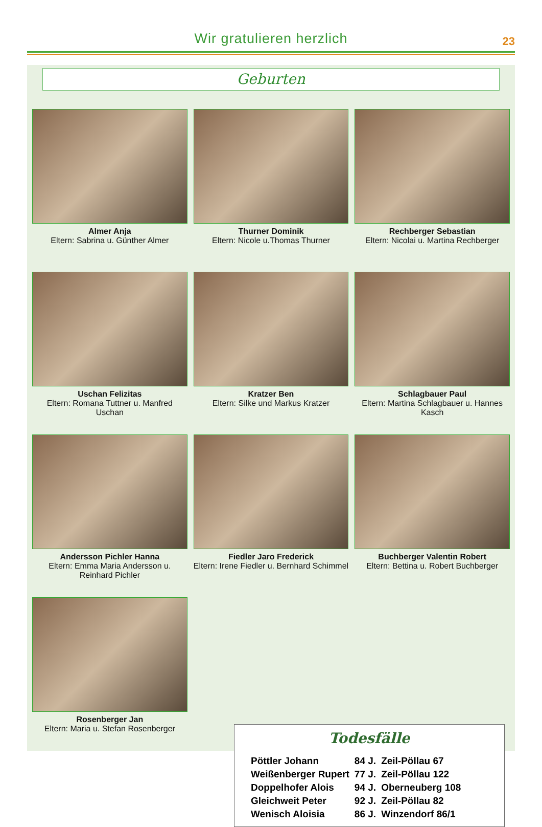Wir gratulieren herzlich
23
Geburten
Almer Anja
Eltern: Sabrina u. Günther Almer
Thurner Dominik
Eltern: Nicole u.Thomas Thurner
Rechberger Sebastian
Eltern: Nicolai u. Martina Rechberger
Uschan Felizitas
Eltern: Romana Tuttner u. Manfred Uschan
Kratzer Ben
Eltern: Silke und Markus Kratzer
Schlagbauer Paul
Eltern: Martina Schlagbauer u. Hannes Kasch
Andersson Pichler Hanna
Eltern: Emma Maria Andersson u. Reinhard Pichler
Fiedler Jaro Frederick
Eltern: Irene Fiedler u. Bernhard Schimmel
Buchberger Valentin Robert
Eltern: Bettina u. Robert Buchberger
Rosenberger Jan
Eltern: Maria u. Stefan Rosenberger
Todesfälle
| Pöttler Johann | 84 J. | Zeil-Pöllau 67 |
| Weißenberger Rupert | 77 J. | Zeil-Pöllau 122 |
| Doppelhofer Alois | 94 J. | Oberneuberg 108 |
| Gleichweit Peter | 92 J. | Zeil-Pöllau 82 |
| Wenisch Aloisia | 86 J. | Winzendorf 86/1 |